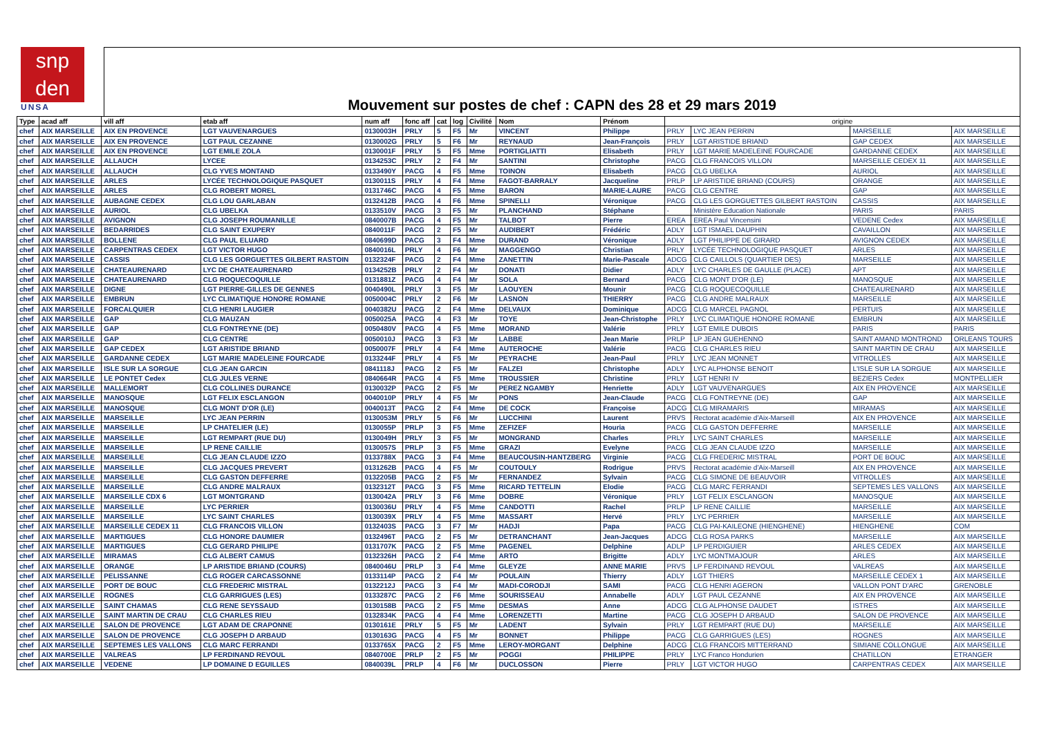snp
den
UNSA
Mouvement sur postes de chef : CAPN des 28 et 29 mars 2019
| Type | acad aff | vill aff | etab aff | num aff | fonc aff | cat | log | Civilité | Nom | Prénom | origine | | | |
| --- | --- | --- | --- | --- | --- | --- | --- | --- | --- | --- | --- | --- | --- | --- |
| chef | AIX MARSEILLE | AIX EN PROVENCE | LGT VAUVENARGUES | 0130003H | PRLY | 5 | F5 | Mr | VINCENT | Philippe | PRLY | LYC JEAN PERRIN | MARSEILLE | AIX MARSEILLE |
| chef | AIX MARSEILLE | AIX EN PROVENCE | LGT PAUL CEZANNE | 0130002G | PRLY | 5 | F6 | Mr | REYNAUD | Jean-François | PRLY | LGT ARISTIDE BRIAND | GAP CEDEX | AIX MARSEILLE |
| chef | AIX MARSEILLE | AIX EN PROVENCE | LGT EMILE ZOLA | 0130001F | PRLY | 5 | F5 | Mme | PORTIGLIATTI | Elisabeth | PRLY | LGT MARIE MADELEINE FOURCADE | GARDANNE CEDEX | AIX MARSEILLE |
| chef | AIX MARSEILLE | ALLAUCH | LYCEE | 0134253C | PRLY | 2 | F4 | Mr | SANTINI | Christophe | PACG | CLG FRANCOIS VILLON | MARSEILLE CEDEX 11 | AIX MARSEILLE |
| chef | AIX MARSEILLE | ALLAUCH | CLG YVES MONTAND | 0133490Y | PACG | 4 | F5 | Mme | TOINON | Elisabeth | PACG | CLG UBELKA | AURIOL | AIX MARSEILLE |
| chef | AIX MARSEILLE | ARLES | LYCÉE TECHNOLOGIQUE PASQUET | 0130011S | PRLY | 4 | F4 | Mme | FAGOT-BARRALY | Jacqueline | PRLP | LP ARISTIDE BRIAND (COURS) | ORANGE | AIX MARSEILLE |
| chef | AIX MARSEILLE | ARLES | CLG ROBERT MOREL | 0131746C | PACG | 4 | F5 | Mme | BARON | MARIE-LAURE | PACG | CLG CENTRE | GAP | AIX MARSEILLE |
| chef | AIX MARSEILLE | AUBAGNE CEDEX | CLG LOU GARLABAN | 0132412B | PACG | 4 | F6 | Mme | SPINELLI | Véronique | PACG | CLG LES GORGUETTES GILBERT RASTOIN | CASSIS | AIX MARSEILLE |
| chef | AIX MARSEILLE | AURIOL | CLG UBELKA | 0133510V | PACG | 3 | F5 | Mr | PLANCHAND | Stéphane | - | Ministère Education Nationale | PARIS | PARIS |
| chef | AIX MARSEILLE | AVIGNON | CLG JOSEPH ROUMANILLE | 0840007B | PACG | 4 | F5 | Mr | TALBOT | Pierre | EREA | EREA Paul Vincensini | VEDENE Cedex | AIX MARSEILLE |
| chef | AIX MARSEILLE | BEDARRIDES | CLG SAINT EXUPERY | 0840011F | PACG | 2 | F5 | Mr | AUDIBERT | Frédéric | ADLY | LGT ISMAEL DAUPHIN | CAVAILLON | AIX MARSEILLE |
| chef | AIX MARSEILLE | BOLLENE | CLG PAUL ELUARD | 0840699D | PACG | 3 | F4 | Mme | DURAND | Véronique | ADLY | LGT PHILIPPE DE GIRARD | AVIGNON CEDEX | AIX MARSEILLE |
| chef | AIX MARSEILLE | CARPENTRAS CEDEX | LGT VICTOR HUGO | 0840016L | PRLY | 4 | F6 | Mr | MAGGENGO | Christian | PRLY | LYCÉE TECHNOLOGIQUE PASQUET | ARLES | AIX MARSEILLE |
| chef | AIX MARSEILLE | CASSIS | CLG LES GORGUETTES GILBERT RASTOIN | 0132324F | PACG | 2 | F4 | Mme | ZANETTIN | Marie-Pascale | ADCG | CLG CAILLOLS (QUARTIER DES) | MARSEILLE | AIX MARSEILLE |
| chef | AIX MARSEILLE | CHATEAURENARD | LYC DE CHATEAURENARD | 0134252B | PRLY | 2 | F4 | Mr | DONATI | Didier | ADLY | LYC CHARLES DE GAULLE (PLACE) | APT | AIX MARSEILLE |
| chef | AIX MARSEILLE | CHATEAURENARD | CLG ROQUECOQUILLE | 0131881Z | PACG | 4 | F4 | Mr | SOLA | Bernard | PACG | CLG MONT D'OR (LE) | MANOSQUE | AIX MARSEILLE |
| chef | AIX MARSEILLE | DIGNE | LGT PIERRE-GILLES DE GENNES | 0040490L | PRLY | 3 | F5 | Mr | LAOUYEN | Mounir | PACG | CLG ROQUECOQUILLE | CHATEAURENARD | AIX MARSEILLE |
| chef | AIX MARSEILLE | EMBRUN | LYC CLIMATIQUE HONORE ROMANE | 0050004C | PRLY | 2 | F6 | Mr | LASNON | THIERRY | PACG | CLG ANDRE MALRAUX | MARSEILLE | AIX MARSEILLE |
| chef | AIX MARSEILLE | FORCALQUIER | CLG HENRI LAUGIER | 0040382U | PACG | 2 | F4 | Mme | DELVAUX | Dominique | ADCG | CLG MARCEL PAGNOL | PERTUIS | AIX MARSEILLE |
| chef | AIX MARSEILLE | GAP | CLG MAUZAN | 0050025A | PACG | 4 | F3 | Mr | TOYE | Jean-Christophe | PRLY | LYC CLIMATIQUE HONORE ROMANE | EMBRUN | AIX MARSEILLE |
| chef | AIX MARSEILLE | GAP | CLG FONTREYNE (DE) | 0050480V | PACG | 4 | F5 | Mme | MORAND | Valérie | PRLY | LGT EMILE DUBOIS | PARIS | PARIS |
| chef | AIX MARSEILLE | GAP | CLG CENTRE | 0050010J | PACG | 3 | F3 | Mr | LABBE | Jean Marie | PRLP | LP JEAN GUEHENNO | SAINT AMAND MONTROND | ORLEANS TOURS |
| chef | AIX MARSEILLE | GAP CEDEX | LGT ARISTIDE BRIAND | 0050007F | PRLY | 4 | F4 | Mme | AUTEROCHE | Valérie | PACG | CLG CHARLES RIEU | SAINT MARTIN DE CRAU | AIX MARSEILLE |
| chef | AIX MARSEILLE | GARDANNE CEDEX | LGT MARIE MADELEINE FOURCADE | 0133244F | PRLY | 4 | F5 | Mr | PEYRACHE | Jean-Paul | PRLY | LYC JEAN MONNET | VITROLLES | AIX MARSEILLE |
| chef | AIX MARSEILLE | ISLE SUR LA SORGUE | CLG JEAN GARCIN | 0841118J | PACG | 2 | F5 | Mr | FALZEI | Christophe | ADLY | LYC ALPHONSE BENOIT | L'ISLE SUR LA SORGUE | AIX MARSEILLE |
| chef | AIX MARSEILLE | LE PONTET Cedex | CLG JULES VERNE | 0840664R | PACG | 4 | F5 | Mme | TROUSSIER | Christine | PRLY | LGT HENRI IV | BEZIERS Cedex | MONTPELLIER |
| chef | AIX MARSEILLE | MALLEMORT | CLG COLLINES DURANCE | 0130032P | PACG | 2 | F5 | Mr | PEREZ NGAMBY | Henriette | ADLY | LGT VAUVENARGUES | AIX EN PROVENCE | AIX MARSEILLE |
| chef | AIX MARSEILLE | MANOSQUE | LGT FELIX ESCLANGON | 0040010P | PRLY | 4 | F5 | Mr | PONS | Jean-Claude | PACG | CLG FONTREYNE (DE) | GAP | AIX MARSEILLE |
| chef | AIX MARSEILLE | MANOSQUE | CLG MONT D'OR (LE) | 0040013T | PACG | 2 | F4 | Mme | DE COCK | Françoise | ADCG | CLG MIRAMARIS | MIRAMAS | AIX MARSEILLE |
| chef | AIX MARSEILLE | MARSEILLE | LYC JEAN PERRIN | 0130053M | PRLY | 5 | F6 | Mr | LUCCHINI | Laurent | PRVS | Rectorat académie d'Aix-Marseill | AIX EN PROVENCE | AIX MARSEILLE |
| chef | AIX MARSEILLE | MARSEILLE | LP CHATELIER (LE) | 0130055P | PRLP | 3 | F5 | Mme | ZEFIZEF | Houria | PACG | CLG GASTON DEFFERRE | MARSEILLE | AIX MARSEILLE |
| chef | AIX MARSEILLE | MARSEILLE | LGT REMPART (RUE DU) | 0130049H | PRLY | 3 | F5 | Mr | MONGRAND | Charles | PRLY | LYC SAINT CHARLES | MARSEILLE | AIX MARSEILLE |
| chef | AIX MARSEILLE | MARSEILLE | LP RENE CAILLIE | 0130057S | PRLP | 3 | F5 | Mme | GRAZI | Evelyne | PACG | CLG JEAN CLAUDE IZZO | MARSEILLE | AIX MARSEILLE |
| chef | AIX MARSEILLE | MARSEILLE | CLG JEAN CLAUDE IZZO | 0133788X | PACG | 3 | F4 | Mme | BEAUCOUSIN-HANTZBERG | Virginie | PACG | CLG FREDERIC MISTRAL | PORT DE BOUC | AIX MARSEILLE |
| chef | AIX MARSEILLE | MARSEILLE | CLG JACQUES PREVERT | 0131262B | PACG | 4 | F5 | Mr | COUTOULY | Rodrigue | PRVS | Rectorat académie d'Aix-Marseill | AIX EN PROVENCE | AIX MARSEILLE |
| chef | AIX MARSEILLE | MARSEILLE | CLG GASTON DEFFERRE | 0132205B | PACG | 2 | F5 | Mr | FERNANDEZ | Sylvain | PACG | CLG SIMONE DE BEAUVOIR | VITROLLES | AIX MARSEILLE |
| chef | AIX MARSEILLE | MARSEILLE | CLG ANDRE MALRAUX | 0132312T | PACG | 3 | F5 | Mme | RICARD TETTELIN | Elodie | PACG | CLG MARC FERRANDI | SEPTEMES LES VALLONS | AIX MARSEILLE |
| chef | AIX MARSEILLE | MARSEILLE CDX 6 | LGT MONTGRAND | 0130042A | PRLY | 3 | F6 | Mme | DOBRE | Véronique | PRLY | LGT FELIX ESCLANGON | MANOSQUE | AIX MARSEILLE |
| chef | AIX MARSEILLE | MARSEILLE | LYC PERRIER | 0130036U | PRLY | 4 | F5 | Mme | CANDOTTI | Rachel | PRLP | LP RENE CAILLIE | MARSEILLE | AIX MARSEILLE |
| chef | AIX MARSEILLE | MARSEILLE | LYC SAINT CHARLES | 0130039X | PRLY | 4 | F5 | Mme | MASSART | Hervé | PRLY | LYC PERRIER | MARSEILLE | AIX MARSEILLE |
| chef | AIX MARSEILLE | MARSEILLE CEDEX 11 | CLG FRANCOIS VILLON | 0132403S | PACG | 3 | F7 | Mr | HADJI | Papa | PACG | CLG PAI-KAILEONE (HIENGHENE) | HIENGHENE | COM |
| chef | AIX MARSEILLE | MARTIGUES | CLG HONORE DAUMIER | 0132496T | PACG | 2 | F5 | Mr | DETRANCHANT | Jean-Jacques | ADCG | CLG ROSA PARKS | MARSEILLE | AIX MARSEILLE |
| chef | AIX MARSEILLE | MARTIGUES | CLG GERARD PHILIPE | 0131707K | PACG | 2 | F5 | Mme | PAGENEL | Delphine | ADLP | LP PERDIGUIER | ARLES CEDEX | AIX MARSEILLE |
| chef | AIX MARSEILLE | MIRAMAS | CLG ALBERT CAMUS | 0132326H | PACG | 2 | F4 | Mme | ARTO | Brigitte | ADLY | LYC MONTMAJOUR | ARLES | AIX MARSEILLE |
| chef | AIX MARSEILLE | ORANGE | LP ARISTIDE BRIAND (COURS) | 0840046U | PRLP | 3 | F4 | Mme | GLEYZE | ANNE MARIE | PRVS | LP FERDINAND REVOUL | VALREAS | AIX MARSEILLE |
| chef | AIX MARSEILLE | PELISSANNE | CLG ROGER CARCASSONNE | 0133114P | PACG | 2 | F4 | Mr | POULAIN | Thierry | ADLY | LGT THIERS | MARSEILLE CEDEX 1 | AIX MARSEILLE |
| chef | AIX MARSEILLE | PORT DE BOUC | CLG FREDERIC MISTRAL | 0132212J | PACG | 3 | F4 | Mr | MADI-CORODJI | SAMI | PACG | CLG HENRI AGERON | VALLON PONT D'ARC | GRENOBLE |
| chef | AIX MARSEILLE | ROGNES | CLG GARRIGUES (LES) | 0133287C | PACG | 2 | F6 | Mme | SOURISSEAU | Annabelle | ADLY | LGT PAUL CEZANNE | AIX EN PROVENCE | AIX MARSEILLE |
| chef | AIX MARSEILLE | SAINT CHAMAS | CLG RENE SEYSSAUD | 0130158B | PACG | 2 | F5 | Mme | DESMAS | Anne | ADCG | CLG ALPHONSE DAUDET | ISTRES | AIX MARSEILLE |
| chef | AIX MARSEILLE | SAINT MARTIN DE CRAU | CLG CHARLES RIEU | 0132834K | PACG | 4 | F4 | Mme | LORENZETTI | Martine | PACG | CLG JOSEPH D ARBAUD | SALON DE PROVENCE | AIX MARSEILLE |
| chef | AIX MARSEILLE | SALON DE PROVENCE | LGT ADAM DE CRAPONNE | 0130161E | PRLY | 5 | F5 | Mr | LADENT | Sylvain | PRLY | LGT REMPART (RUE DU) | MARSEILLE | AIX MARSEILLE |
| chef | AIX MARSEILLE | SALON DE PROVENCE | CLG JOSEPH D ARBAUD | 0130163G | PACG | 4 | F5 | Mr | BONNET | Philippe | PACG | CLG GARRIGUES (LES) | ROGNES | AIX MARSEILLE |
| chef | AIX MARSEILLE | SEPTEMES LES VALLONS | CLG MARC FERRANDI | 0133765X | PACG | 2 | F5 | Mme | LEROY-MORGANT | Delphine | ADCG | CLG FRANCOIS MITTERRAND | SIMIANE COLLONGUE | AIX MARSEILLE |
| chef | AIX MARSEILLE | VALREAS | LP FERDINAND REVOUL | 0840700E | PRLP | 2 | F5 | Mr | POGGI | PHILIPPE | PRLY | LYC Franco Hondurien | CHATILLON | ETRANGER |
| chef | AIX MARSEILLE | VEDENE | LP DOMAINE D EGUILLES | 0840039L | PRLP | 4 | F6 | Mr | DUCLOSSON | Pierre | PRLY | LGT VICTOR HUGO | CARPENTRAS CEDEX | AIX MARSEILLE |